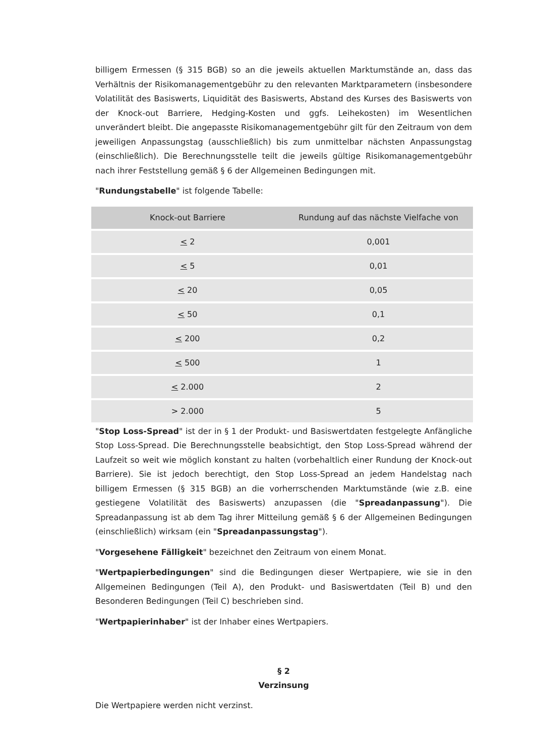billigem Ermessen (§ 315 BGB) so an die jeweils aktuellen Marktumstände an, dass das Verhältnis der Risikomanagementgebühr zu den relevanten Marktparametern (insbesondere Volatilität des Basiswerts, Liquidität des Basiswerts, Abstand des Kurses des Basiswerts von der Knock-out Barriere, Hedging-Kosten und ggfs. Leihekosten) im Wesentlichen unverändert bleibt. Die angepasste Risikomanagementgebühr gilt für den Zeitraum von dem jeweiligen Anpassungstag (ausschließlich) bis zum unmittelbar nächsten Anpassungstag (einschließlich). Die Berechnungsstelle teilt die jeweils gültige Risikomanagementgebühr nach ihrer Feststellung gemäß § 6 der Allgemeinen Bedingungen mit.
"Rundungstabelle" ist folgende Tabelle:
| Knock-out Barriere | Rundung auf das nächste Vielfache von |
| --- | --- |
| < 2 | 0,001 |
| < 5 | 0,01 |
| < 20 | 0,05 |
| < 50 | 0,1 |
| < 200 | 0,2 |
| < 500 | 1 |
| < 2.000 | 2 |
| > 2.000 | 5 |
"Stop Loss-Spread" ist der in § 1 der Produkt- und Basiswertdaten festgelegte Anfängliche Stop Loss-Spread. Die Berechnungsstelle beabsichtigt, den Stop Loss-Spread während der Laufzeit so weit wie möglich konstant zu halten (vorbehaltlich einer Rundung der Knock-out Barriere). Sie ist jedoch berechtigt, den Stop Loss-Spread an jedem Handelstag nach billigem Ermessen (§ 315 BGB) an die vorherrschenden Marktumstände (wie z.B. eine gestiegene Volatilität des Basiswerts) anzupassen (die "Spreadanpassung"). Die Spreadanpassung ist ab dem Tag ihrer Mitteilung gemäß § 6 der Allgemeinen Bedingungen (einschließlich) wirksam (ein "Spreadanpassungstag").
"Vorgesehene Fälligkeit" bezeichnet den Zeitraum von einem Monat.
"Wertpapierbedingungen" sind die Bedingungen dieser Wertpapiere, wie sie in den Allgemeinen Bedingungen (Teil A), den Produkt- und Basiswertdaten (Teil B) und den Besonderen Bedingungen (Teil C) beschrieben sind.
"Wertpapierinhaber" ist der Inhaber eines Wertpapiers.
§ 2
Verzinsung
Die Wertpapiere werden nicht verzinst.